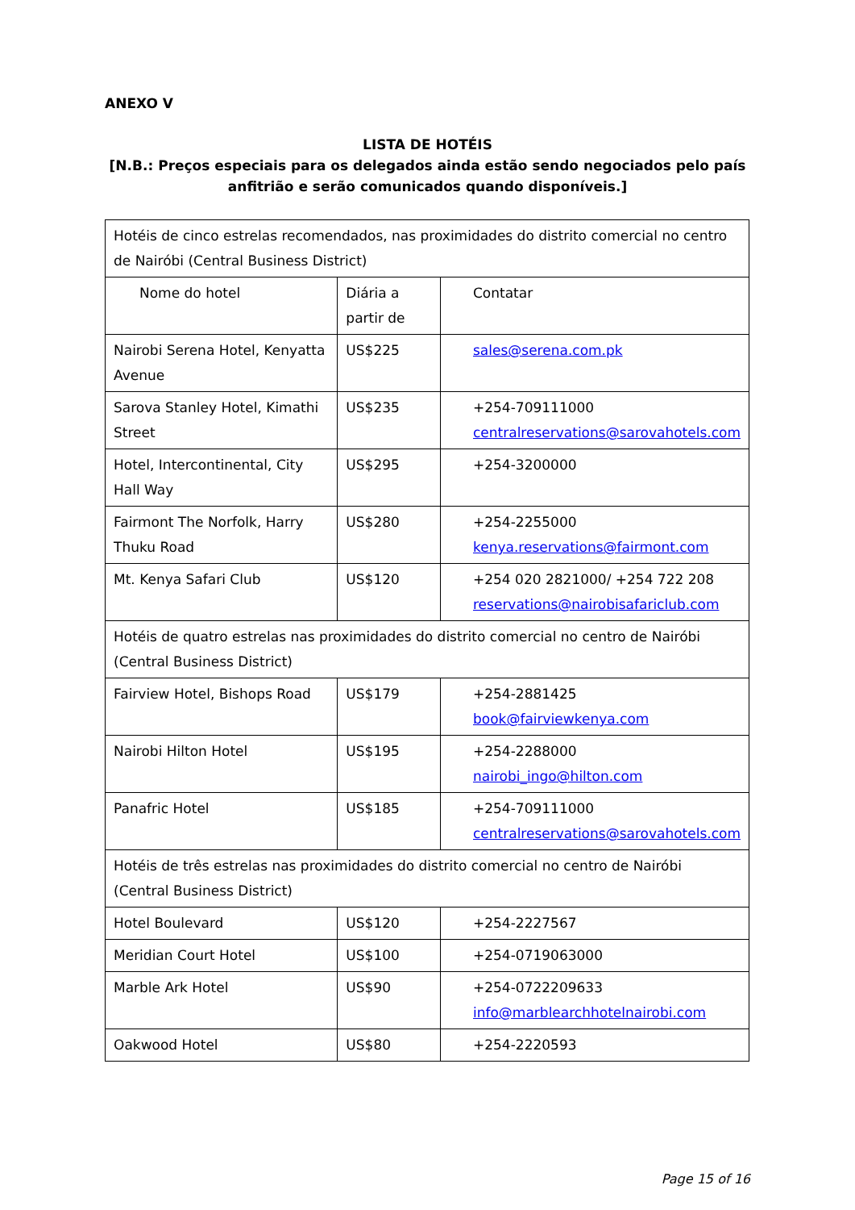ANEXO V
LISTA DE HOTÉIS
[N.B.: Preços especiais para os delegados ainda estão sendo negociados pelo país anfitrião e serão comunicados quando disponíveis.]
| Hotéis de cinco estrelas recomendados, nas proximidades do distrito comercial no centro de Nairóbi (Central Business District) | | |
| Nome do hotel | Diária a partir de | Contatar |
| Nairobi Serena Hotel, Kenyatta Avenue | US$225 | sales@serena.com.pk |
| Sarova Stanley Hotel, Kimathi Street | US$235 | +254-709111000 centralreservations@sarovahotels.com |
| Hotel, Intercontinental, City Hall Way | US$295 | +254-3200000 |
| Fairmont The Norfolk, Harry Thuku Road | US$280 | +254-2255000 kenya.reservations@fairmont.com |
| Mt. Kenya Safari Club | US$120 | +254 020 2821000/ +254 722 208 reservations@nairobisafariclub.com |
| Hotéis de quatro estrelas nas proximidades do distrito comercial no centro de Nairóbi (Central Business District) | | |
| Fairview Hotel, Bishops Road | US$179 | +254-2881425 book@fairviewkenya.com |
| Nairobi Hilton Hotel | US$195 | +254-2288000 nairobi_ingo@hilton.com |
| Panafric Hotel | US$185 | +254-709111000 centralreservations@sarovahotels.com |
| Hotéis de três estrelas nas proximidades do distrito comercial no centro de Nairóbi (Central Business District) | | |
| Hotel Boulevard | US$120 | +254-2227567 |
| Meridian Court Hotel | US$100 | +254-0719063000 |
| Marble Ark Hotel | US$90 | +254-0722209633 info@marblearchhotelnairobi.com |
| Oakwood Hotel | US$80 | +254-2220593 |
Page 15 of 16